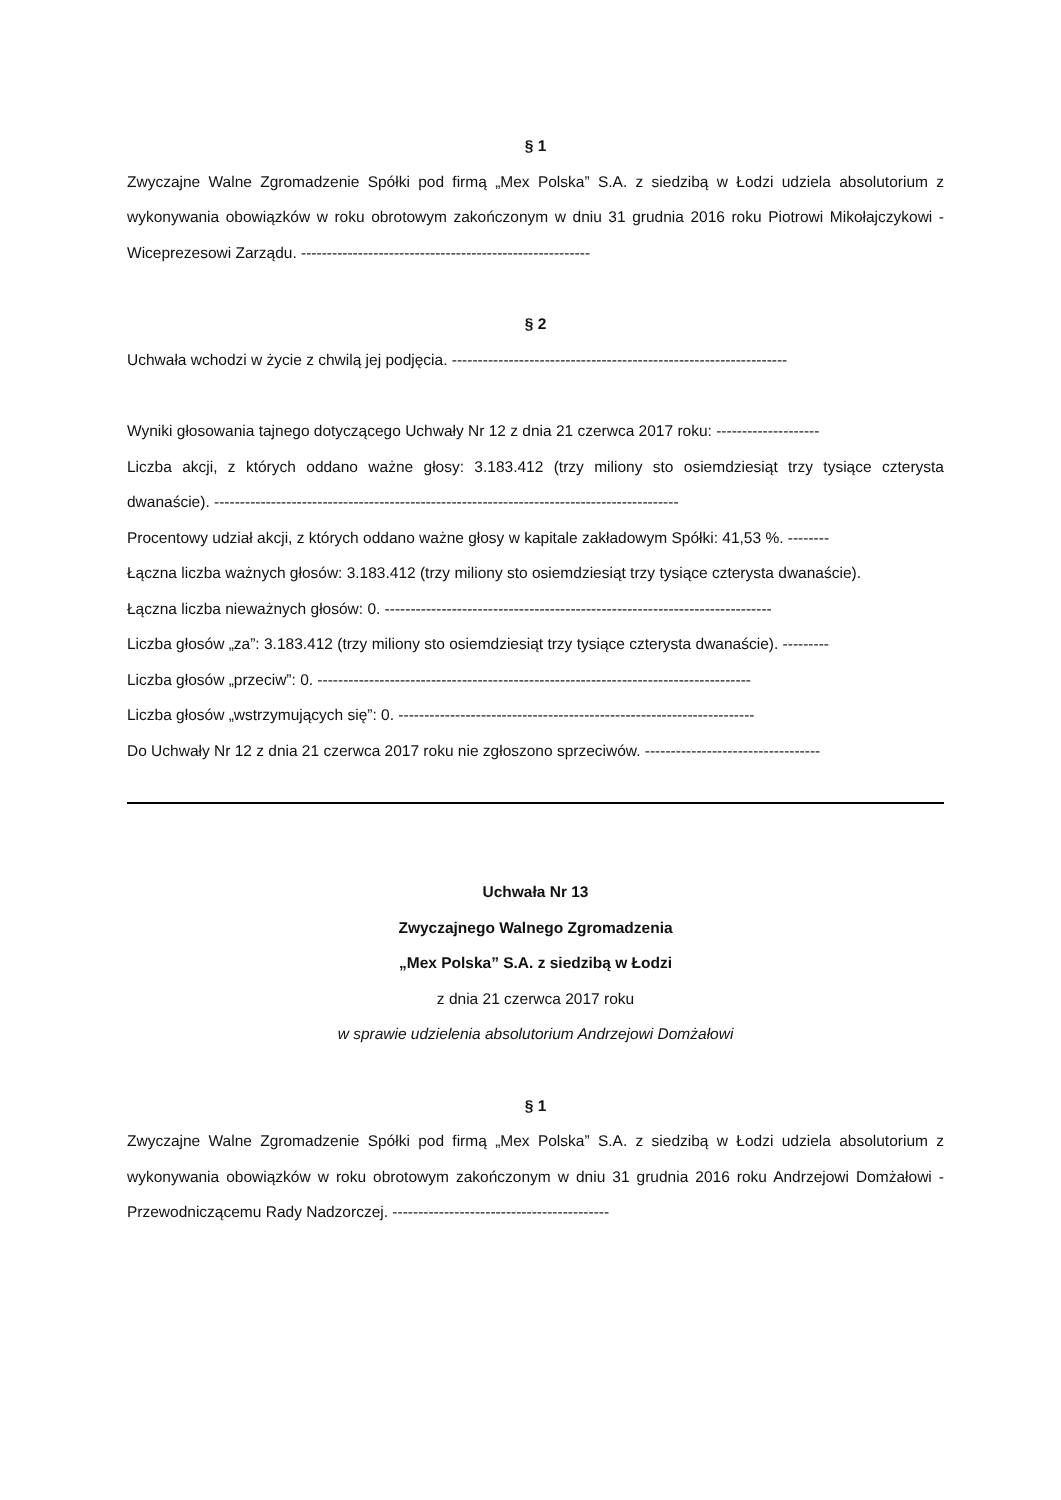§ 1
Zwyczajne Walne Zgromadzenie Spółki pod firmą „Mex Polska” S.A. z siedzibą w Łodzi udziela absolutorium z wykonywania obowiązków w roku obrotowym zakończonym w dniu 31 grudnia 2016 roku Piotrowi Mikołajczykowi - Wiceprezesowi Zarządu. --------------------------------------------------------
§ 2
Uchwała wchodzi w życie z chwilą jej podjęcia. -----------------------------------------------------------------
Wyniki głosowania tajnego dotyczącego Uchwały Nr 12 z dnia 21 czerwca 2017 roku: --------------------
Liczba akcji, z których oddano ważne głosy: 3.183.412 (trzy miliony sto osiemdziesiąt trzy tysiące czterysta dwanaście). ------------------------------------------------------------------------------------------
Procentowy udział akcji, z których oddano ważne głosy w kapitale zakładowym Spółki: 41,53 %. --------
Łączna liczba ważnych głosów: 3.183.412 (trzy miliony sto osiemdziesiąt trzy tysiące czterysta dwanaście).
Łączna liczba nieważnych głosów: 0. ---------------------------------------------------------------------------
Liczba głosów „za”: 3.183.412 (trzy miliony sto osiemdziesiąt trzy tysiące czterysta dwanaście). ---------
Liczba głosów „przeciw”: 0. ------------------------------------------------------------------------------------
Liczba głosów „wstrzymujących się”: 0. ---------------------------------------------------------------------
Do Uchwały Nr 12 z dnia 21 czerwca 2017 roku nie zgłoszono sprzeciwów. ----------------------------------
Uchwała Nr 13
Zwyczajnego Walnego Zgromadzenia
„Mex Polska” S.A. z siedzibą w Łodzi
z dnia 21 czerwca 2017 roku
w sprawie udzielenia absolutorium Andrzejowi Domżałowi
§ 1
Zwyczajne Walne Zgromadzenie Spółki pod firmą „Mex Polska” S.A. z siedzibą w Łodzi udziela absolutorium z wykonywania obowiązków w roku obrotowym zakończonym w dniu 31 grudnia 2016 roku Andrzejowi Domżałowi - Przewodniczącemu Rady Nadzorczej. ------------------------------------------